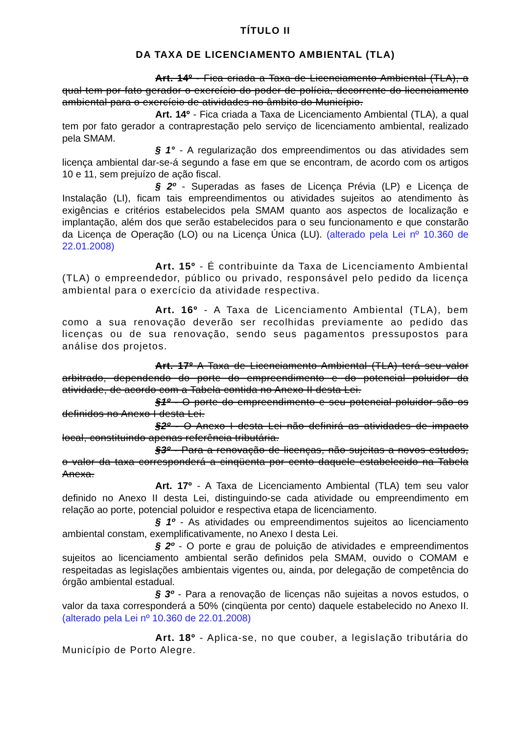TÍTULO II
DA TAXA DE LICENCIAMENTO AMBIENTAL (TLA)
Art. 14º - Fica criada a Taxa de Licenciamento Ambiental (TLA), a qual tem por fato gerador o exercício do poder de polícia, decorrente do licenciamento ambiental para o exercício de atividades no âmbito do Município.
Art. 14º - Fica criada a Taxa de Licenciamento Ambiental (TLA), a qual tem por fato gerador a contraprestação pelo serviço de licenciamento ambiental, realizado pela SMAM.
§ 1° - A regularização dos empreendimentos ou das atividades sem licença ambiental dar-se-á segundo a fase em que se encontram, de acordo com os artigos 10 e 11, sem prejuízo de ação fiscal.
§ 2º - Superadas as fases de Licença Prévia (LP) e Licença de Instalação (LI), ficam tais empreendimentos ou atividades sujeitos ao atendimento às exigências e critérios estabelecidos pela SMAM quanto aos aspectos de localização e implantação, além dos que serão estabelecidos para o seu funcionamento e que constarão da Licença de Operação (LO) ou na Licença Única (LU). (alterado pela Lei nº 10.360 de 22.01.2008)
Art. 15º - É contribuinte da Taxa de Licenciamento Ambiental (TLA) o empreendedor, público ou privado, responsável pelo pedido da licença ambiental para o exercício da atividade respectiva.
Art. 16º - A Taxa de Licenciamento Ambiental (TLA), bem como a sua renovação deverão ser recolhidas previamente ao pedido das licenças ou de sua renovação, sendo seus pagamentos pressupostos para análise dos projetos.
Art. 17º A Taxa de Licenciamento Ambiental (TLA) terá seu valor arbitrado, dependendo do porte do empreendimento e do potencial poluidor da atividade, de acordo com a Tabela contida no Anexo II desta Lei.
§1º - O porte do empreendimento e seu potencial poluidor são os definidos no Anexo I desta Lei.
§2º - O Anexo I desta Lei não definirá as atividades de impacto local, constituindo apenas referência tributária.
§3º - Para a renovação de licenças, não sujeitas a novos estudos, o valor da taxa corresponderá a cinqüenta por cento daquele estabelecido na Tabela Anexa.
Art. 17º - A Taxa de Licenciamento Ambiental (TLA) tem seu valor definido no Anexo II desta Lei, distinguindo-se cada atividade ou empreendimento em relação ao porte, potencial poluidor e respectiva etapa de licenciamento.
§ 1º - As atividades ou empreendimentos sujeitos ao licenciamento ambiental constam, exemplificativamente, no Anexo I desta Lei.
§ 2º - O porte e grau de poluição de atividades e empreendimentos sujeitos ao licenciamento ambiental serão definidos pela SMAM, ouvido o COMAM e respeitadas as legislações ambientais vigentes ou, ainda, por delegação de competência do órgão ambiental estadual.
§ 3º - Para a renovação de licenças não sujeitas a novos estudos, o valor da taxa corresponderá a 50% (cinqüenta por cento) daquele estabelecido no Anexo II. (alterado pela Lei nº 10.360 de 22.01.2008)
Art. 18º - Aplica-se, no que couber, a legislação tributária do Município de Porto Alegre.